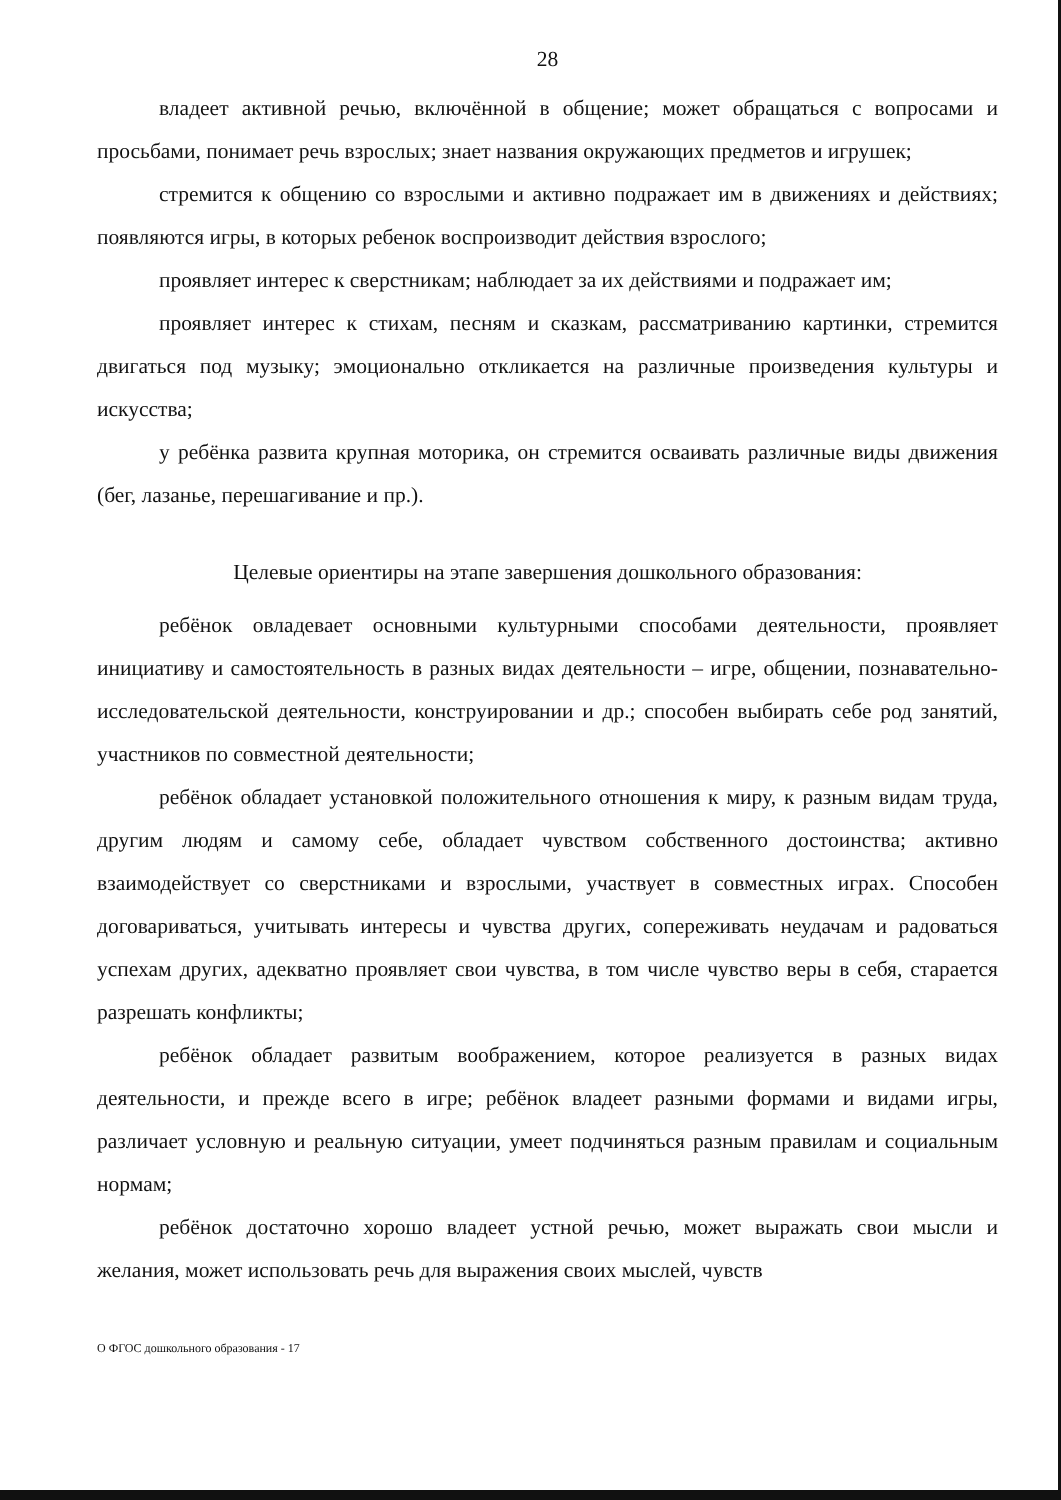28
владеет активной речью, включённой в общение; может обращаться с вопросами и просьбами, понимает речь взрослых; знает названия окружающих предметов и игрушек;
стремится к общению со взрослыми и активно подражает им в движениях и действиях; появляются игры, в которых ребенок воспроизводит действия взрослого;
проявляет интерес к сверстникам; наблюдает за их действиями и подражает им;
проявляет интерес к стихам, песням и сказкам, рассматриванию картинки, стремится двигаться под музыку; эмоционально откликается на различные произведения культуры и искусства;
у ребёнка развита крупная моторика, он стремится осваивать различные виды движения (бег, лазанье, перешагивание и пр.).
Целевые ориентиры на этапе завершения дошкольного образования:
ребёнок овладевает основными культурными способами деятельности, проявляет инициативу и самостоятельность в разных видах деятельности – игре, общении, познавательно-исследовательской деятельности, конструировании и др.; способен выбирать себе род занятий, участников по совместной деятельности;
ребёнок обладает установкой положительного отношения к миру, к разным видам труда, другим людям и самому себе, обладает чувством собственного достоинства; активно взаимодействует со сверстниками и взрослыми, участвует в совместных играх. Способен договариваться, учитывать интересы и чувства других, сопереживать неудачам и радоваться успехам других, адекватно проявляет свои чувства, в том числе чувство веры в себя, старается разрешать конфликты;
ребёнок обладает развитым воображением, которое реализуется в разных видах деятельности, и прежде всего в игре; ребёнок владеет разными формами и видами игры, различает условную и реальную ситуации, умеет подчиняться разным правилам и социальным нормам;
ребёнок достаточно хорошо владеет устной речью, может выражать свои мысли и желания, может использовать речь для выражения своих мыслей, чувств
О ФГОС дошкольного образования - 17